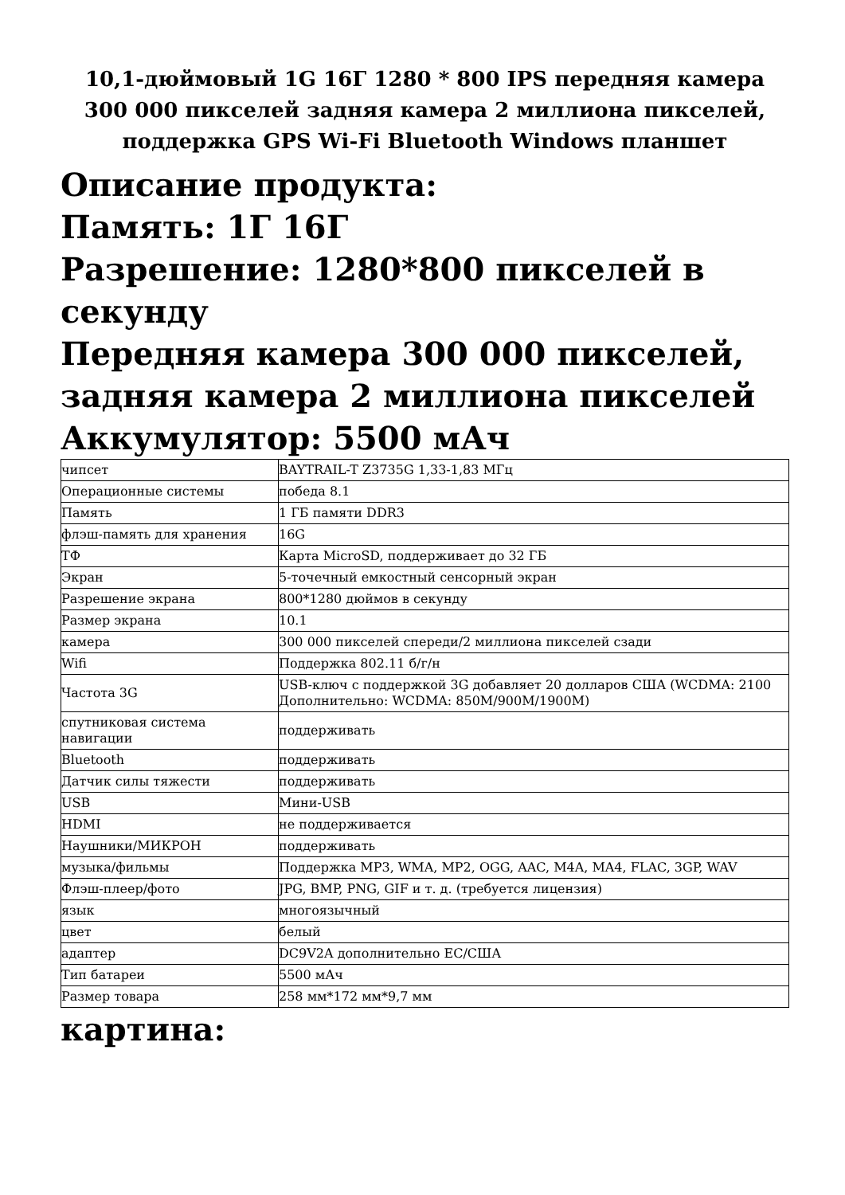10,1-дюймовый 1G 16Г 1280 * 800 IPS передняя камера 300 000 пикселей задняя камера 2 миллиона пикселей, поддержка GPS Wi-Fi Bluetooth Windows планшет
Описание продукта:
Память: 1Г 16Г
Разрешение: 1280*800 пикселей в секунду
Передняя камера 300 000 пикселей, задняя камера 2 миллиона пикселей
Аккумулятор: 5500 мАч
| чипсет | BAYTRAIL-T Z3735G 1,33-1,83 МГц |
| Операционные системы | победа 8.1 |
| Память | 1 ГБ памяти DDR3 |
| флэш-память для хранения | 16G |
| ТФ | Карта MicroSD, поддерживает до 32 ГБ |
| Экран | 5-точечный емкостный сенсорный экран |
| Разрешение экрана | 800*1280 дюймов в секунду |
| Размер экрана | 10.1 |
| камера | 300 000 пикселей спереди/2 миллиона пикселей сзади |
| Wifi | Поддержка 802.11 б/г/н |
| Частота 3G | USB-ключ с поддержкой 3G добавляет 20 долларов США (WCDMA: 2100 Дополнительно: WCDMA: 850M/900M/1900M) |
| спутниковая система навигации | поддерживать |
| Bluetooth | поддерживать |
| Датчик силы тяжести | поддерживать |
| USB | Мини-USB |
| HDMI | не поддерживается |
| Наушники/МИКРОН | поддерживать |
| музыка/фильмы | Поддержка MP3, WMA, MP2, OGG, AAC, M4A, MA4, FLAC, 3GP, WAV |
| Флэш-плеер/фото | JPG, BMP, PNG, GIF и т. д. (требуется лицензия) |
| язык | многоязычный |
| цвет | белый |
| адаптер | DC9V2A дополнительно ЕС/США |
| Тип батареи | 5500 мАч |
| Размер товара | 258 мм*172 мм*9,7 мм |
картина: